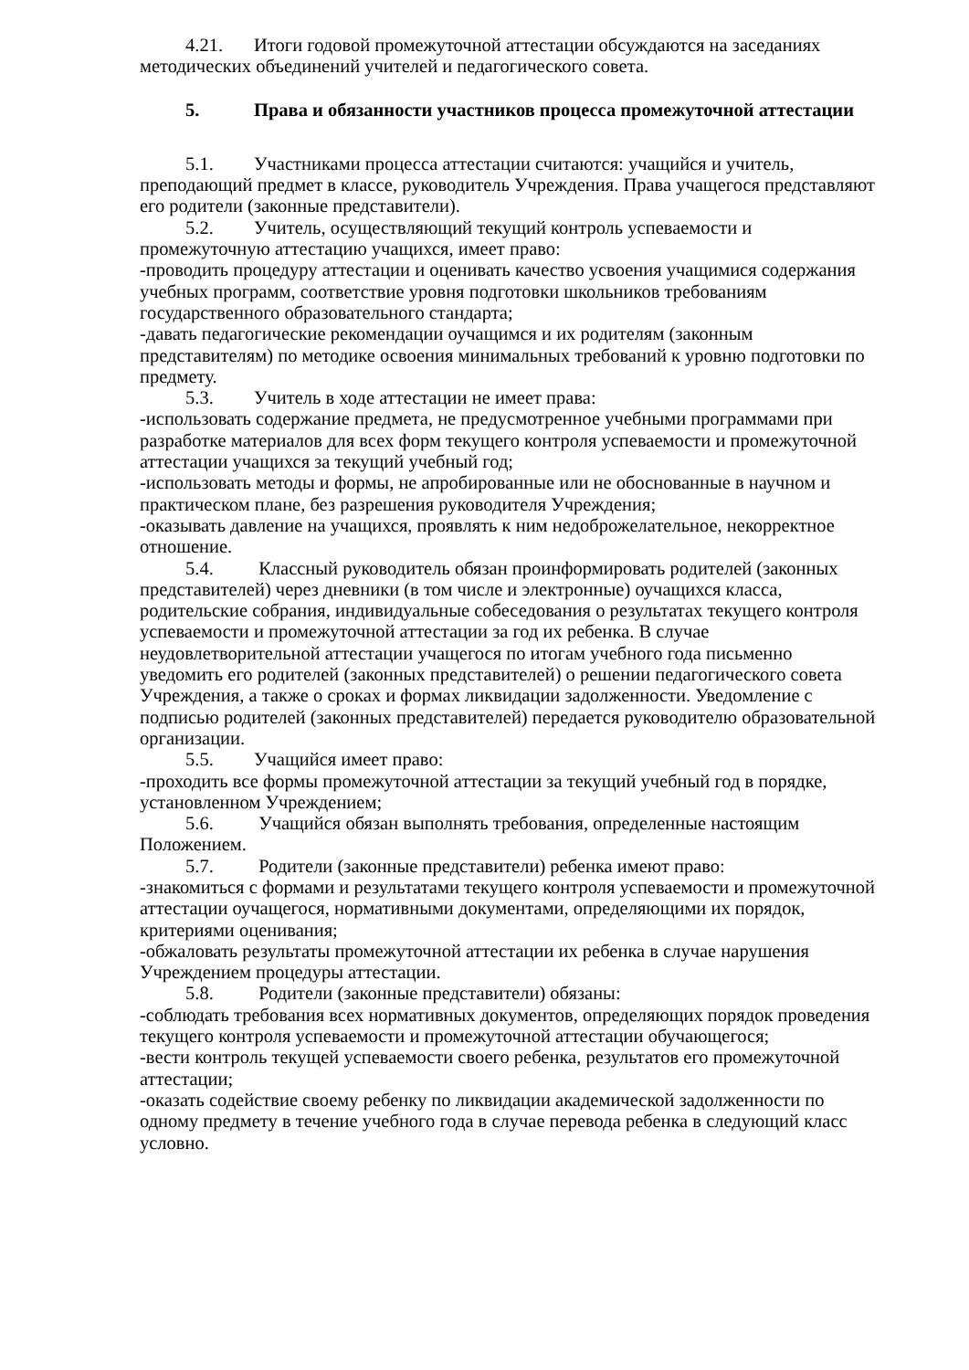4.21. Итоги годовой промежуточной аттестации обсуждаются на заседаниях методических объединений учителей и педагогического совета.
5. Права и обязанности участников процесса промежуточной аттестации
5.1. Участниками процесса аттестации считаются: учащийся и учитель, преподающий предмет в классе, руководитель Учреждения. Права учащегося представляют его родители (законные представители).
5.2. Учитель, осуществляющий текущий контроль успеваемости и промежуточную аттестацию учащихся, имеет право:
-проводить процедуру аттестации и оценивать качество усвоения учащимися содержания учебных программ, соответствие уровня подготовки школьников требованиям государственного образовательного стандарта;
-давать педагогические рекомендации оучащимся и их родителям (законным представителям) по методике освоения минимальных требований к уровню подготовки по предмету.
5.3. Учитель в ходе аттестации не имеет права:
-использовать содержание предмета, не предусмотренное учебными программами при разработке материалов для всех форм текущего контроля успеваемости и промежуточной аттестации учащихся за текущий учебный год;
-использовать методы и формы, не апробированные или не обоснованные в научном и практическом плане, без разрешения руководителя Учреждения;
-оказывать давление на учащихся, проявлять к ним недоброжелательное, некорректное отношение.
5.4. Классный руководитель обязан проинформировать родителей (законных представителей) через дневники (в том числе и электронные) оучащихся класса, родительские собрания, индивидуальные собеседования о результатах текущего контроля успеваемости и промежуточной аттестации за год их ребенка. В случае неудовлетворительной аттестации учащегося по итогам учебного года письменно уведомить его родителей (законных представителей) о решении педагогического совета Учреждения, а также о сроках и формах ликвидации задолженности. Уведомление с подписью родителей (законных представителей) передается руководителю образовательной организации.
5.5. Учащийся имеет право:
-проходить все формы промежуточной аттестации за текущий учебный год в порядке, установленном Учреждением;
5.6. Учащийся обязан выполнять требования, определенные настоящим Положением.
5.7. Родители (законные представители) ребенка имеют право:
-знакомиться с формами и результатами текущего контроля успеваемости и промежуточной аттестации оучащегося, нормативными документами, определяющими их порядок, критериями оценивания;
-обжаловать результаты промежуточной аттестации их ребенка в случае нарушения Учреждением процедуры аттестации.
5.8. Родители (законные представители) обязаны:
-соблюдать требования всех нормативных документов, определяющих порядок проведения текущего контроля успеваемости и промежуточной аттестации обучающегося;
-вести контроль текущей успеваемости своего ребенка, результатов его промежуточной аттестации;
-оказать содействие своему ребенку по ликвидации академической задолженности по одному предмету в течение учебного года в случае перевода ребенка в следующий класс условно.